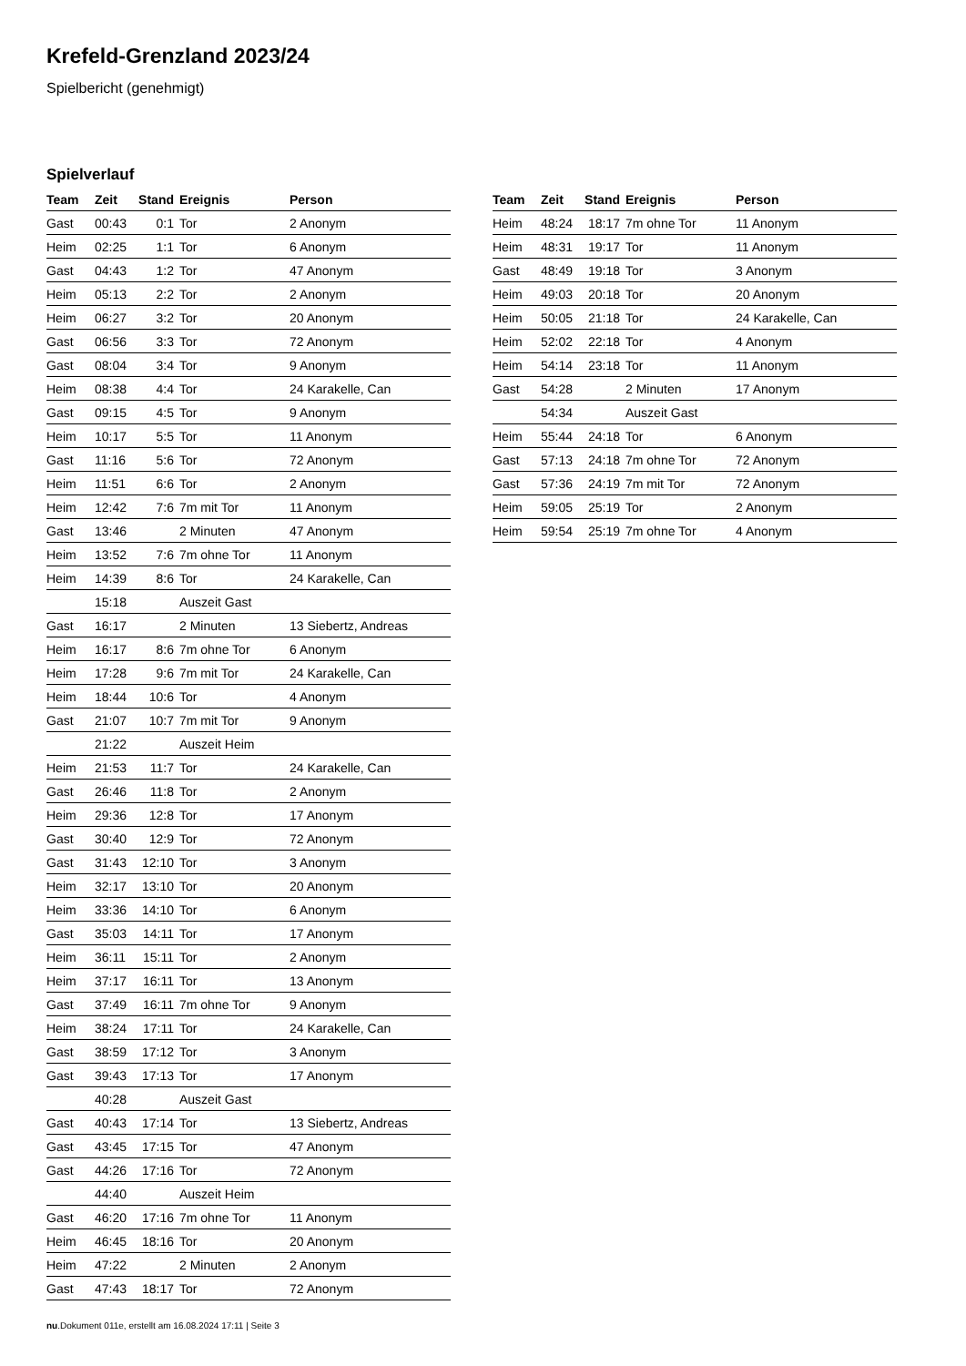Krefeld-Grenzland 2023/24
Spielbericht (genehmigt)
Spielverlauf
| Team | Zeit | Stand | Ereignis | Person |
| --- | --- | --- | --- | --- |
| Gast | 00:43 | 0:1 | Tor | 2 Anonym |
| Heim | 02:25 | 1:1 | Tor | 6 Anonym |
| Gast | 04:43 | 1:2 | Tor | 47 Anonym |
| Heim | 05:13 | 2:2 | Tor | 2 Anonym |
| Heim | 06:27 | 3:2 | Tor | 20 Anonym |
| Gast | 06:56 | 3:3 | Tor | 72 Anonym |
| Gast | 08:04 | 3:4 | Tor | 9 Anonym |
| Heim | 08:38 | 4:4 | Tor | 24 Karakelle, Can |
| Gast | 09:15 | 4:5 | Tor | 9 Anonym |
| Heim | 10:17 | 5:5 | Tor | 11 Anonym |
| Gast | 11:16 | 5:6 | Tor | 72 Anonym |
| Heim | 11:51 | 6:6 | Tor | 2 Anonym |
| Heim | 12:42 | 7:6 | 7m mit Tor | 11 Anonym |
| Gast | 13:46 | | 2 Minuten | 47 Anonym |
| Heim | 13:52 | 7:6 | 7m ohne Tor | 11 Anonym |
| Heim | 14:39 | 8:6 | Tor | 24 Karakelle, Can |
| | 15:18 | | Auszeit Gast | |
| Gast | 16:17 | | 2 Minuten | 13 Siebertz, Andreas |
| Heim | 16:17 | 8:6 | 7m ohne Tor | 6 Anonym |
| Heim | 17:28 | 9:6 | 7m mit Tor | 24 Karakelle, Can |
| Heim | 18:44 | 10:6 | Tor | 4 Anonym |
| Gast | 21:07 | 10:7 | 7m mit Tor | 9 Anonym |
| | 21:22 | | Auszeit Heim | |
| Heim | 21:53 | 11:7 | Tor | 24 Karakelle, Can |
| Gast | 26:46 | 11:8 | Tor | 2 Anonym |
| Heim | 29:36 | 12:8 | Tor | 17 Anonym |
| Gast | 30:40 | 12:9 | Tor | 72 Anonym |
| Gast | 31:43 | 12:10 | Tor | 3 Anonym |
| Heim | 32:17 | 13:10 | Tor | 20 Anonym |
| Heim | 33:36 | 14:10 | Tor | 6 Anonym |
| Gast | 35:03 | 14:11 | Tor | 17 Anonym |
| Heim | 36:11 | 15:11 | Tor | 2 Anonym |
| Heim | 37:17 | 16:11 | Tor | 13 Anonym |
| Gast | 37:49 | 16:11 | 7m ohne Tor | 9 Anonym |
| Heim | 38:24 | 17:11 | Tor | 24 Karakelle, Can |
| Gast | 38:59 | 17:12 | Tor | 3 Anonym |
| Gast | 39:43 | 17:13 | Tor | 17 Anonym |
| | 40:28 | | Auszeit Gast | |
| Gast | 40:43 | 17:14 | Tor | 13 Siebertz, Andreas |
| Gast | 43:45 | 17:15 | Tor | 47 Anonym |
| Gast | 44:26 | 17:16 | Tor | 72 Anonym |
| | 44:40 | | Auszeit Heim | |
| Gast | 46:20 | 17:16 | 7m ohne Tor | 11 Anonym |
| Heim | 46:45 | 18:16 | Tor | 20 Anonym |
| Heim | 47:22 | | 2 Minuten | 2 Anonym |
| Gast | 47:43 | 18:17 | Tor | 72 Anonym |
| Team | Zeit | Stand | Ereignis | Person |
| --- | --- | --- | --- | --- |
| Heim | 48:24 | 18:17 | 7m ohne Tor | 11 Anonym |
| Heim | 48:31 | 19:17 | Tor | 11 Anonym |
| Gast | 48:49 | 19:18 | Tor | 3 Anonym |
| Heim | 49:03 | 20:18 | Tor | 20 Anonym |
| Heim | 50:05 | 21:18 | Tor | 24 Karakelle, Can |
| Heim | 52:02 | 22:18 | Tor | 4 Anonym |
| Heim | 54:14 | 23:18 | Tor | 11 Anonym |
| Gast | 54:28 | | 2 Minuten | 17 Anonym |
| | 54:34 | | Auszeit Gast | |
| Heim | 55:44 | 24:18 | Tor | 6 Anonym |
| Gast | 57:13 | 24:18 | 7m ohne Tor | 72 Anonym |
| Gast | 57:36 | 24:19 | 7m mit Tor | 72 Anonym |
| Heim | 59:05 | 25:19 | Tor | 2 Anonym |
| Heim | 59:54 | 25:19 | 7m ohne Tor | 4 Anonym |
nu.Dokument 011e, erstellt am 16.08.2024 17:11 | Seite 3